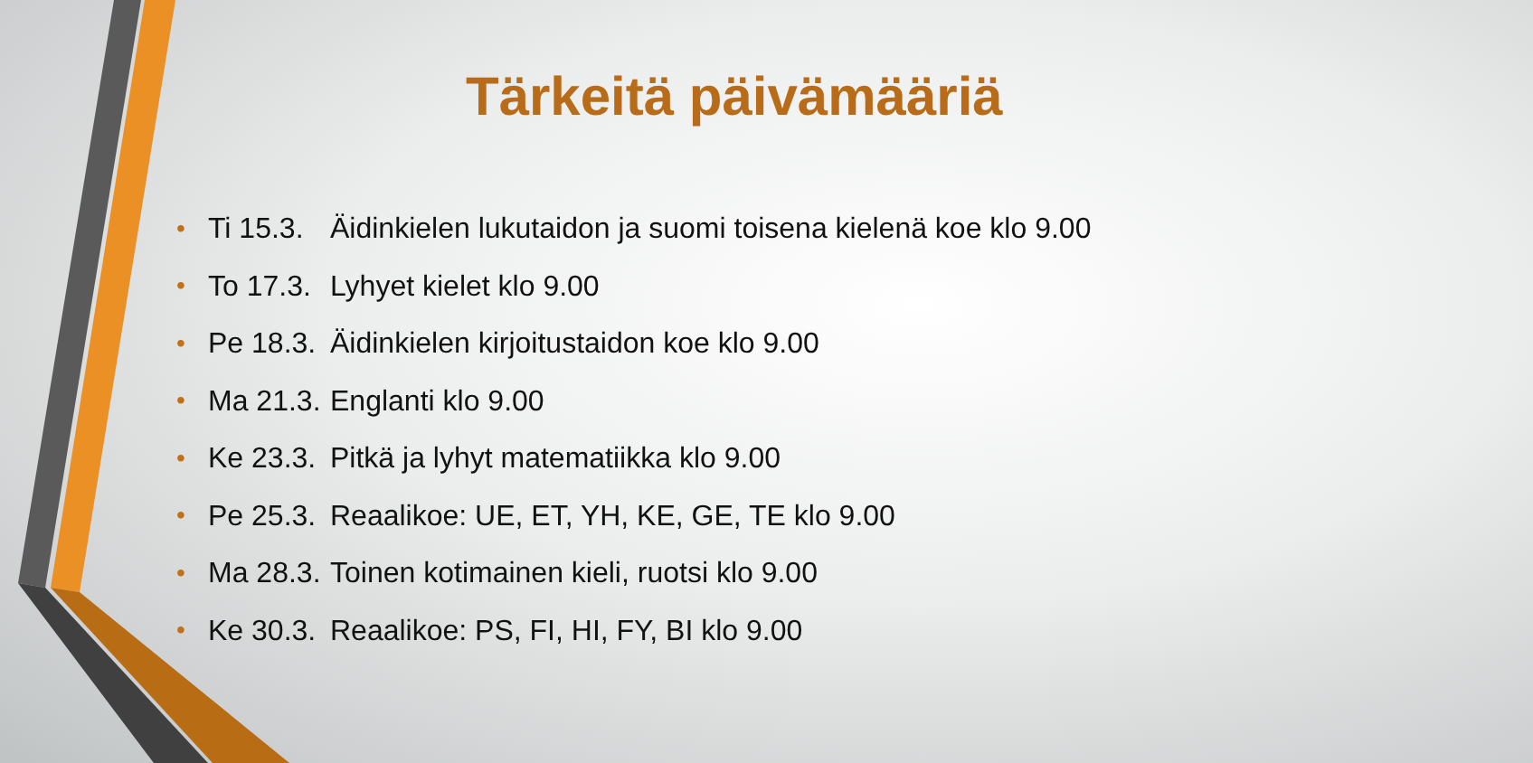Tärkeitä päivämääriä
• Ti 15.3. Äidinkielen lukutaidon ja suomi toisena kielenä koe klo 9.00
• To 17.3. Lyhyet kielet klo 9.00
• Pe 18.3. Äidinkielen kirjoitustaidon koe klo 9.00
• Ma 21.3. Englanti klo 9.00
• Ke 23.3. Pitkä ja lyhyt matematiikka klo 9.00
• Pe 25.3. Reaalikoe: UE, ET, YH, KE, GE, TE klo 9.00
• Ma 28.3. Toinen kotimainen kieli, ruotsi klo 9.00
• Ke 30.3. Reaalikoe: PS, FI, HI, FY, BI klo 9.00